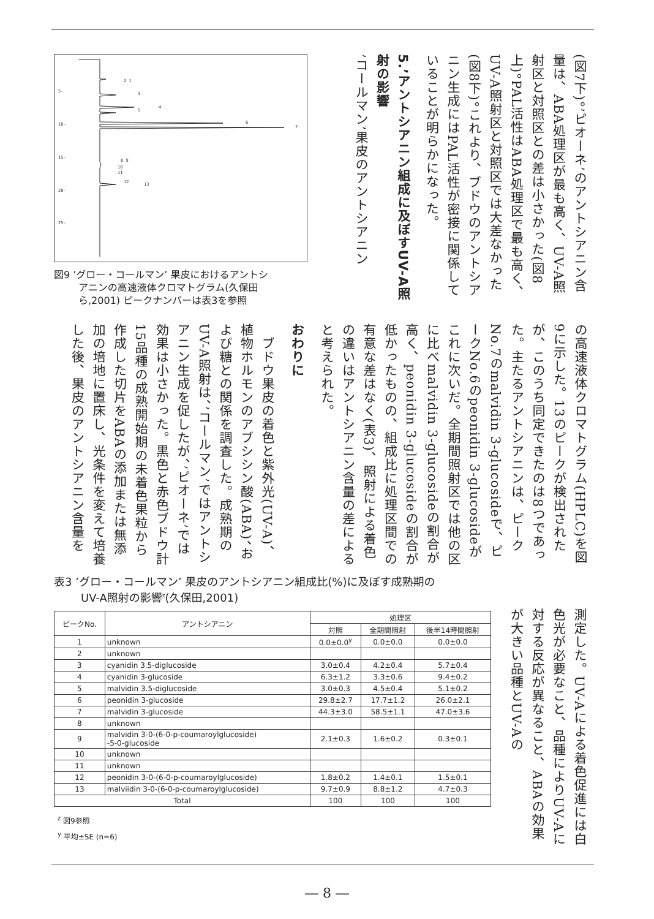(図7下)。’ピオーネ’のアントシアニン含量は、ABA処理区が最も高く、UV-A照射区と対照区との差は小さかった(図8上)。PAL活性はABA処理区で最も高く、UV-A照射区と対照区では大差なかった(図8下)。これより、ブドウのアントシアニン生成にはPAL活性が密接に関係していることが明らかになった。
5.’アントシアニン組成に及ぼすUV-A照射の影響
’コールマン’果皮のアントシアニン
5-
10-
15-
20-
25-
2 1
3
4
5
6
7
8 9
10
11
12
13
図9 ’グロー・コールマン’ 果皮におけるアントシ
アニンの高速液体クロマトグラム(久保田
ら,2001) ピークナンバーは表3を参照
の高速液体クロマトグラム(HPLC)を図9に示した。13のピークが検出されたが、このうち同定できたのは8つであった。主たるアントシアニンは、ピークNo.7のmalvidin 3-glucosideで、ピークNo.6のpeonidin 3-glucosideがこれに次いだ。全期間照射区では他の区に比べmalvidin 3-glucosideの割合が高く、peonidin 3-glucosideの割合が低かったものの、組成比に処理区間での有意な差はなく(表3)、照射による着色の違いはアントシアニン含量の差によると考えられた。
おわりに
　ブドウ果皮の着色と紫外光(UV-A)、植物ホルモンのアブシシン酸(ABA)、および糖との関係を調査した。成熟期のUV-A照射は、’コールマン’ではアントシアニン生成を促したが、’ピオーネ’では効果は小さかった。黒色と赤色ブドウ計15品種の成熟開始期の未着色果粒から作成した切片をABAの添加または無添加の培地に置床し、光条件を変えて培養した後、果皮のアントシアニン含量を
測定した。UV-Aによる着色促進には白色光が必要なこと、品種によりUV-Aに対する反応が異なること、ABAの効果が大きい品種とUV-Aの
表3 ’グロー・コールマン’ 果皮のアントシアニン組成比(%)に及ぼす成熟期の
UV-A照射の影響<sup>z</sup>(久保田,2001)
| ピークNo. | アントシアニン | 処理区 | | |
| --- | --- | --- | --- | --- |
| | | 対照 | 全期間照射 | 後半14時間照射 |
| 1 | unknown | 0.0±0.0<sup>y</sup> | 0.0±0.0 | 0.0±0.0 |
| 2 | unknown | | | |
| 3 | cyanidin 3.5-diglucoside | 3.0±0.4 | 4.2±0.4 | 5.7±0.4 |
| 4 | cyanidin 3-glucoside | 6.3±1.2 | 3.3±0.6 | 9.4±0.2 |
| 5 | malvidin 3.5-diglucoside | 3.0±0.3 | 4.5±0.4 | 5.1±0.2 |
| 6 | peonidin 3-glucoside | 29.8±2.7 | 17.7±1.2 | 26.0±2.1 |
| 7 | malvidin 3-glucoside | 44.3±3.0 | 58.5±1.1 | 47.0±3.6 |
| 8 | unknown | | | |
| 9 | malvidin 3-0-(6-0-p-coumaroylglucoside) -5-0-glucoside | 2.1±0.3 | 1.6±0.2 | 0.3±0.1 |
| 10 | unknown | | | |
| 11 | unknown | | | |
| 12 | peonidin 3-0-(6-0-p-coumaroylglucoside) | 1.8±0.2 | 1.4±0.1 | 1.5±0.1 |
| 13 | malviidin 3-0-(6-0-p-coumaroylglucoside) | 9.7±0.9 | 8.8±1.2 | 4.7±0.3 |
| Total | | 100 | 100 | 100 |
<sup>z</sup> 図9参照
<sup>y</sup> 平均±SE (n=6)
― 8 ―